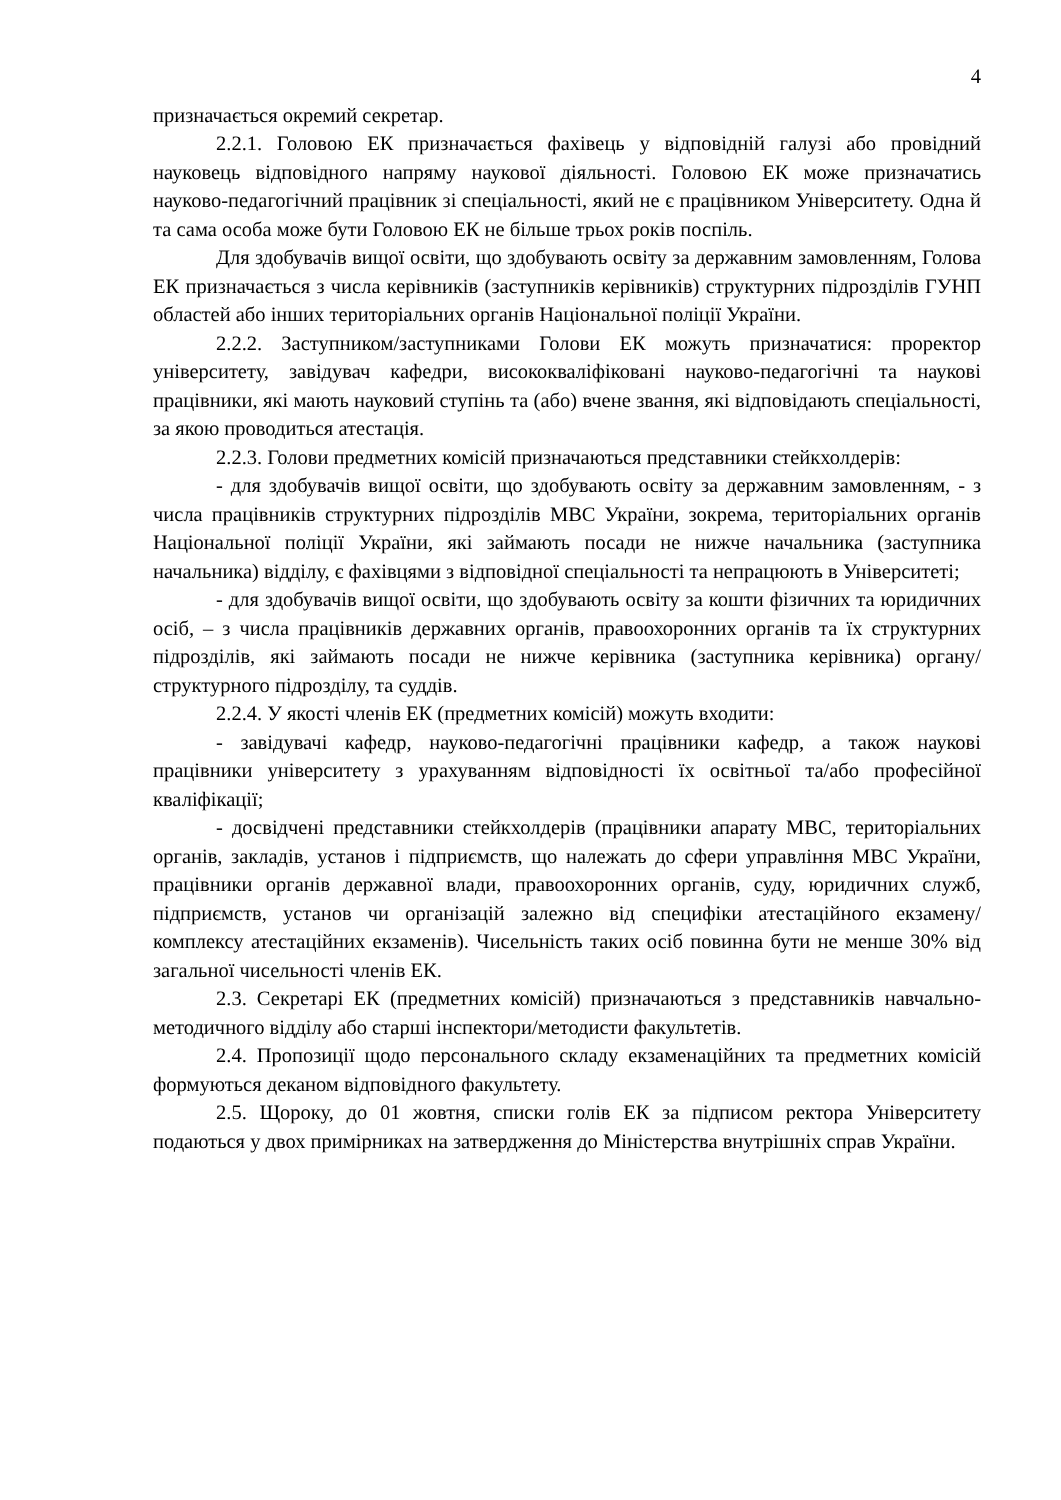4
призначається окремий секретар.
2.2.1. Головою ЕК призначається фахівець у відповідній галузі або провідний науковець відповідного напряму наукової діяльності. Головою ЕК може призначатись науково-педагогічний працівник зі спеціальності, який не є працівником Університету. Одна й та сама особа може бути Головою ЕК не більше трьох років поспіль.
Для здобувачів вищої освіти, що здобувають освіту за державним замовленням, Голова ЕК призначається з числа керівників (заступників керівників) структурних підрозділів ГУНП областей або інших територіальних органів Національної поліції України.
2.2.2. Заступником/заступниками Голови ЕК можуть призначатися: проректор університету, завідувач кафедри, висококваліфіковані науково-педагогічні та наукові працівники, які мають науковий ступінь та (або) вчене звання, які відповідають спеціальності, за якою проводиться атестація.
2.2.3. Голови предметних комісій призначаються представники стейкхолдерів:
- для здобувачів вищої освіти, що здобувають освіту за державним замовленням, - з числа працівників структурних підрозділів МВС України, зокрема, територіальних органів Національної поліції України, які займають посади не нижче начальника (заступника начальника) відділу, є фахівцями з відповідної спеціальності та непрацюють в Університеті;
- для здобувачів вищої освіти, що здобувають освіту за кошти фізичних та юридичних осіб, – з числа працівників державних органів, правоохоронних органів та їх структурних підрозділів, які займають посади не нижче керівника (заступника керівника) органу/структурного підрозділу, та суддів.
2.2.4. У якості членів ЕК (предметних комісій) можуть входити:
- завідувачі кафедр, науково-педагогічні працівники кафедр, а також наукові працівники університету з урахуванням відповідності їх освітньої та/або професійної кваліфікації;
- досвідчені представники стейкхолдерів (працівники апарату МВС, територіальних органів, закладів, установ і підприємств, що належать до сфери управління МВС України, працівники органів державної влади, правоохоронних органів, суду, юридичних служб, підприємств, установ чи організацій залежно від специфіки атестаційного екзамену/комплексу атестаційних екзаменів). Чисельність таких осіб повинна бути не менше 30% від загальної чисельності членів ЕК.
2.3. Секретарі ЕК (предметних комісій) призначаються з представників навчально-методичного відділу або старші інспектори/методисти факультетів.
2.4. Пропозиції щодо персонального складу екзаменаційних та предметних комісій формуються деканом відповідного факультету.
2.5. Щороку, до 01 жовтня, списки голів ЕК за підписом ректора Університету подаються у двох примірниках на затвердження до Міністерства внутрішніх справ України.